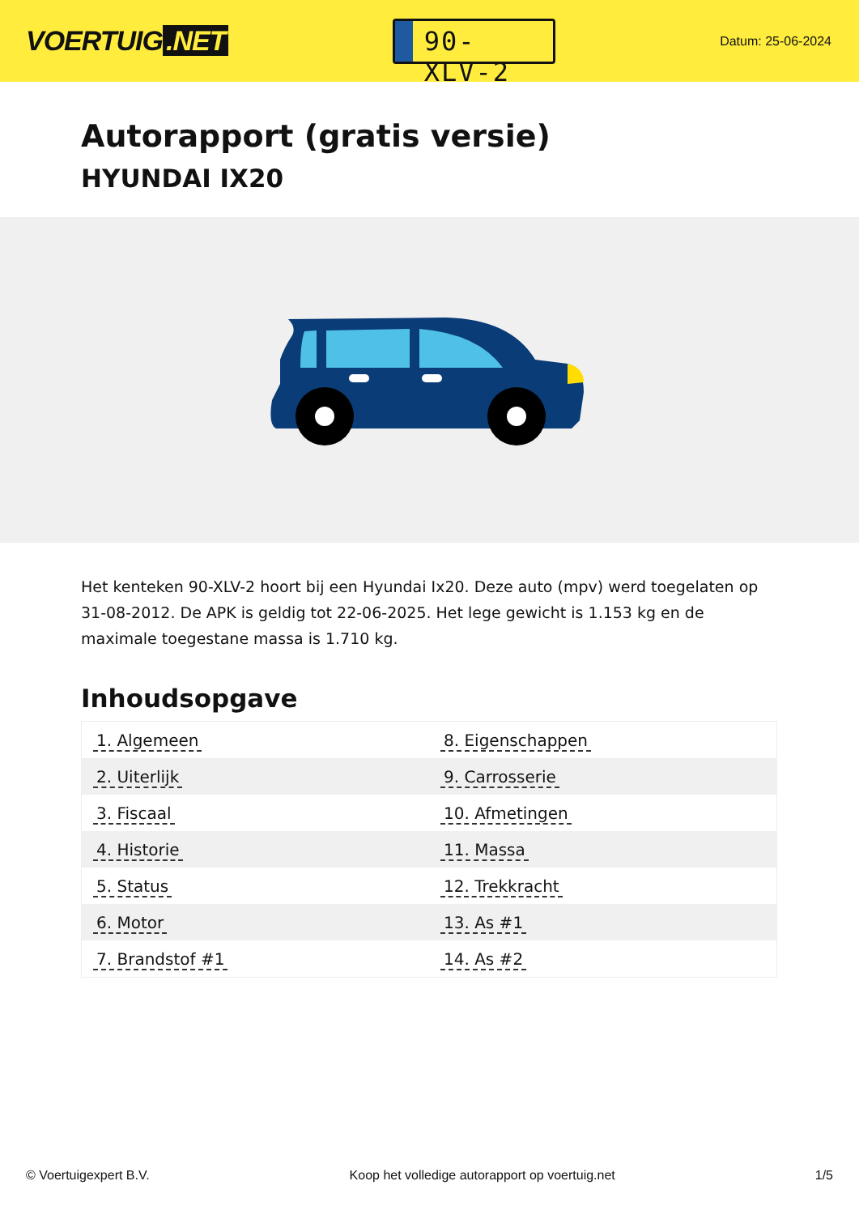VOERTUIG.NET
90-XLV-2
Datum: 25-06-2024
Autorapport (gratis versie)
HYUNDAI IX20
Het kenteken 90-XLV-2 hoort bij een Hyundai Ix20. Deze auto (mpv) werd toegelaten op 31-08-2012. De APK is geldig tot 22-06-2025. Het lege gewicht is 1.153 kg en de maximale toegestane massa is 1.710 kg.
Inhoudsopgave
| 1. Algemeen | 8. Eigenschappen |
| 2. Uiterlijk | 9. Carrosserie |
| 3. Fiscaal | 10. Afmetingen |
| 4. Historie | 11. Massa |
| 5. Status | 12. Trekkracht |
| 6. Motor | 13. As #1 |
| 7. Brandstof #1 | 14. As #2 |
© Voertuigexpert B.V. Koop het volledige autorapport op voertuig.net 1/5